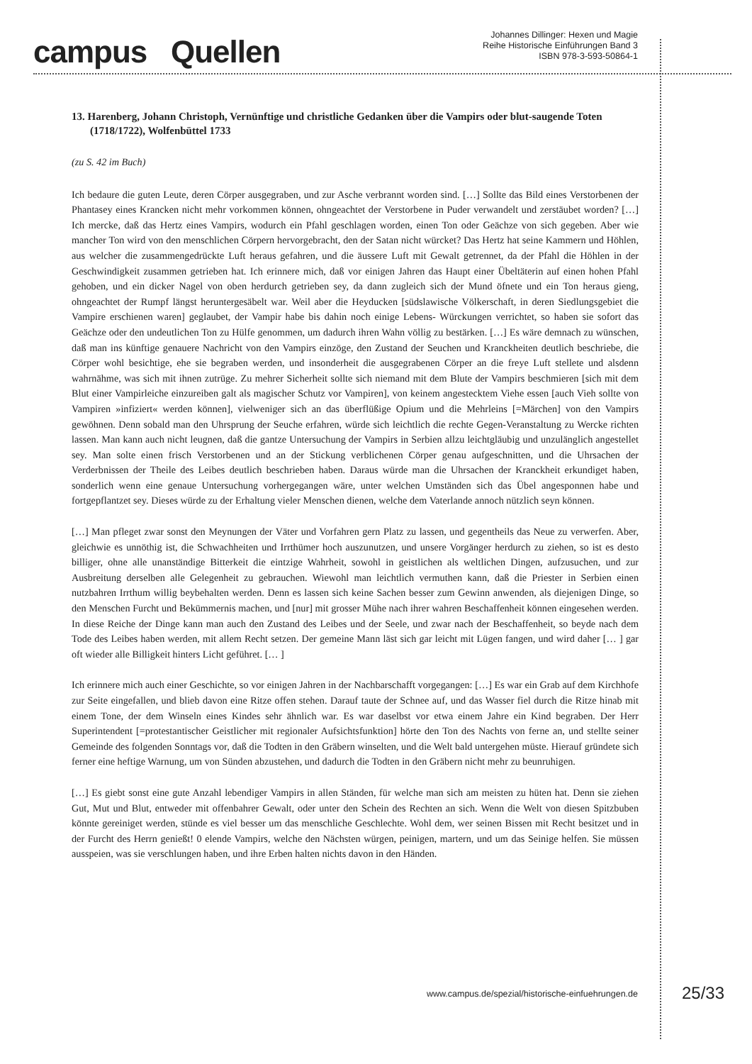campus Quellen
Johannes Dillinger: Hexen und Magie
Reihe Historische Einführungen Band 3
ISBN 978-3-593-50864-1
13. Harenberg, Johann Christoph, Vernünftige und christliche Gedanken über die Vampirs oder blut-saugende Toten (1718/1722), Wolfenbüttel 1733
(zu S. 42 im Buch)
Ich bedaure die guten Leute, deren Cörper ausgegraben, und zur Asche verbrannt worden sind. […] Sollte das Bild eines Verstorbenen der Phantasey eines Krancken nicht mehr vorkommen können, ohngeachtet der Verstorbene in Puder verwandelt und zerstäubet worden? […] Ich mercke, daß das Hertz eines Vampirs, wodurch ein Pfahl geschlagen worden, einen Ton oder Geächze von sich gegeben. Aber wie mancher Ton wird von den menschlichen Cörpern hervorgebracht, den der Satan nicht würcket? Das Hertz hat seine Kammern und Höhlen, aus welcher die zusammengedrückte Luft heraus gefahren, und die äussere Luft mit Gewalt getrennet, da der Pfahl die Höhlen in der Geschwindigkeit zusammen getrieben hat. Ich erinnere mich, daß vor einigen Jahren das Haupt einer Übeltäterin auf einen hohen Pfahl gehoben, und ein dicker Nagel von oben herdurch getrieben sey, da dann zugleich sich der Mund öfnete und ein Ton heraus gieng, ohngeachtet der Rumpf längst heruntergesäbelt war. Weil aber die Heyducken [südslawische Völkerschaft, in deren Siedlungsgebiet die Vampire erschienen waren] geglaubet, der Vampir habe bis dahin noch einige Lebens- Würckungen verrichtet, so haben sie sofort das Geächze oder den undeutlichen Ton zu Hülfe genommen, um dadurch ihren Wahn völlig zu bestärken. […] Es wäre demnach zu wünschen, daß man ins künftige genauere Nachricht von den Vampirs einzöge, den Zustand der Seuchen und Kranckheiten deutlich beschriebe, die Cörper wohl besichtige, ehe sie begraben werden, und insonderheit die ausgegrabenen Cörper an die freye Luft stellete und alsdenn wahrnähme, was sich mit ihnen zutrüge. Zu mehrer Sicherheit sollte sich niemand mit dem Blute der Vampirs beschmieren [sich mit dem Blut einer Vampirleiche einzureiben galt als magischer Schutz vor Vampiren], von keinem angestecktem Viehe essen [auch Vieh sollte von Vampiren »infiziert« werden können], vielweniger sich an das überflüßige Opium und die Mehrleins [=Märchen] von den Vampirs gewöhnen. Denn sobald man den Uhrsprung der Seuche erfahren, würde sich leichtlich die rechte Gegen-Veranstaltung zu Wercke richten lassen. Man kann auch nicht leugnen, daß die gantze Untersuchung der Vampirs in Serbien allzu leichtgläubig und unzulänglich angestellet sey. Man solte einen frisch Verstorbenen und an der Stickung verblichenen Cörper genau aufgeschnitten, und die Uhrsachen der Verderbnissen der Theile des Leibes deutlich beschrieben haben. Daraus würde man die Uhrsachen der Kranckheit erkundiget haben, sonderlich wenn eine genaue Untersuchung vorhergegangen wäre, unter welchen Umständen sich das Übel angesponnen habe und fortgepflantzet sey. Dieses würde zu der Erhaltung vieler Menschen dienen, welche dem Vaterlande annoch nützlich seyn können.
[…] Man pfleget zwar sonst den Meynungen der Väter und Vorfahren gern Platz zu lassen, und gegentheils das Neue zu verwerfen. Aber, gleichwie es unnöthig ist, die Schwachheiten und Irrthümer hoch auszunutzen, und unsere Vorgänger herdurch zu ziehen, so ist es desto billiger, ohne alle unanständige Bitterkeit die eintzige Wahrheit, sowohl in geistlichen als weltlichen Dingen, aufzusuchen, und zur Ausbreitung derselben alle Gelegenheit zu gebrauchen. Wiewohl man leichtlich vermuthen kann, daß die Priester in Serbien einen nutzbahren Irrthum willig beybehalten werden. Denn es lassen sich keine Sachen besser zum Gewinn anwenden, als diejenigen Dinge, so den Menschen Furcht und Bekümmernis machen, und [nur] mit grosser Mühe nach ihrer wahren Beschaffenheit können eingesehen werden. In diese Reiche der Dinge kann man auch den Zustand des Leibes und der Seele, und zwar nach der Beschaffenheit, so beyde nach dem Tode des Leibes haben werden, mit allem Recht setzen. Der gemeine Mann läst sich gar leicht mit Lügen fangen, und wird daher [… ] gar oft wieder alle Billigkeit hinters Licht geführet. [… ]
Ich erinnere mich auch einer Geschichte, so vor einigen Jahren in der Nachbarschafft vorgegangen: […] Es war ein Grab auf dem Kirchhofe zur Seite eingefallen, und blieb davon eine Ritze offen stehen. Darauf taute der Schnee auf, und das Wasser fiel durch die Ritze hinab mit einem Tone, der dem Winseln eines Kindes sehr ähnlich war. Es war daselbst vor etwa einem Jahre ein Kind begraben. Der Herr Superintendent [=protestantischer Geistlicher mit regionaler Aufsichtsfunktion] hörte den Ton des Nachts von ferne an, und stellte seiner Gemeinde des folgenden Sonntags vor, daß die Todten in den Gräbern winselten, und die Welt bald untergehen müste. Hierauf gründete sich ferner eine heftige Warnung, um von Sünden abzustehen, und dadurch die Todten in den Gräbern nicht mehr zu beunruhigen.
[…] Es giebt sonst eine gute Anzahl lebendiger Vampirs in allen Ständen, für welche man sich am meisten zu hüten hat. Denn sie ziehen Gut, Mut und Blut, entweder mit offenbahrer Gewalt, oder unter den Schein des Rechten an sich. Wenn die Welt von diesen Spitzbuben könnte gereiniget werden, stünde es viel besser um das menschliche Geschlechte. Wohl dem, wer seinen Bissen mit Recht besitzet und in der Furcht des Herrn genießt! 0 elende Vampirs, welche den Nächsten würgen, peinigen, martern, und um das Seinige helfen. Sie müssen ausspeien, was sie verschlungen haben, und ihre Erben halten nichts davon in den Händen.
www.campus.de/spezial/historische-einfuehrungen.de 25/33